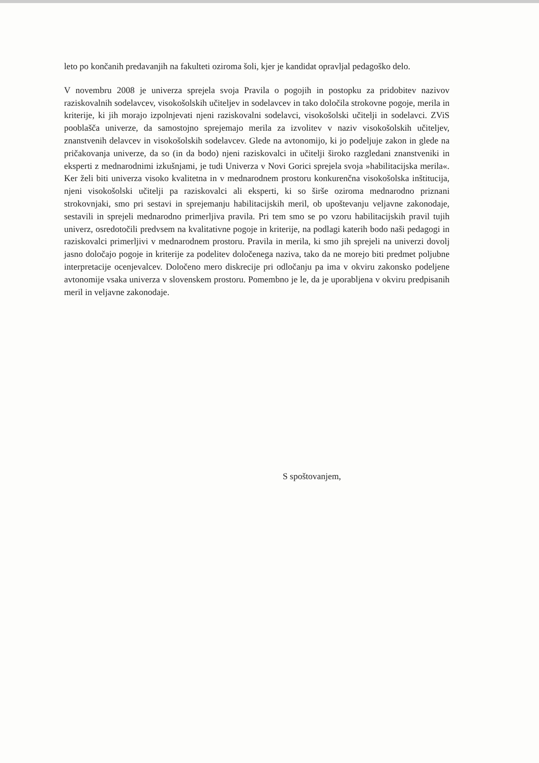leto po končanih predavanjih na fakulteti oziroma šoli, kjer je kandidat opravljal pedagoško delo.
V novembru 2008 je univerza sprejela svoja Pravila o pogojih in postopku za pridobitev nazivov raziskovalnih sodelavcev, visokošolskih učiteljev in sodelavcev in tako določila strokovne pogoje, merila in kriterije, ki jih morajo izpolnjevati njeni raziskovalni sodelavci, visokošolski učitelji in sodelavci. ZViS pooblašča univerze, da samostojno sprejemajo merila za izvolitev v naziv visokošolskih učiteljev, znanstvenih delavcev in visokošolskih sodelavcev. Glede na avtonomijo, ki jo podeljuje zakon in glede na pričakovanja univerze, da so (in da bodo) njeni raziskovalci in učitelji široko razgledani znanstveniki in eksperti z mednarodnimi izkušnjami, je tudi Univerza v Novi Gorici sprejela svoja »habilitacijska merila«. Ker želi biti univerza visoko kvalitetna in v mednarodnem prostoru konkurenčna visokošolska inštitucija, njeni visokošolski učitelji pa raziskovalci ali eksperti, ki so širše oziroma mednarodno priznani strokovnjaki, smo pri sestavi in sprejemanju habilitacijskih meril, ob upoštevanju veljavne zakonodaje, sestavili in sprejeli mednarodno primerljiva pravila. Pri tem smo se po vzoru habilitacijskih pravil tujih univerz, osredotočili predvsem na kvalitativne pogoje in kriterije, na podlagi katerih bodo naši pedagogi in raziskovalci primerljivi v mednarodnem prostoru. Pravila in merila, ki smo jih sprejeli na univerzi dovolj jasno določajo pogoje in kriterije za podelitev določenega naziva, tako da ne morejo biti predmet poljubne interpretacije ocenjevalcev. Določeno mero diskrecije pri odločanju pa ima v okviru zakonsko podeljene avtonomije vsaka univerza v slovenskem prostoru. Pomembno je le, da je uporabljena v okviru predpisanih meril in veljavne zakonodaje.
S spoštovanjem,